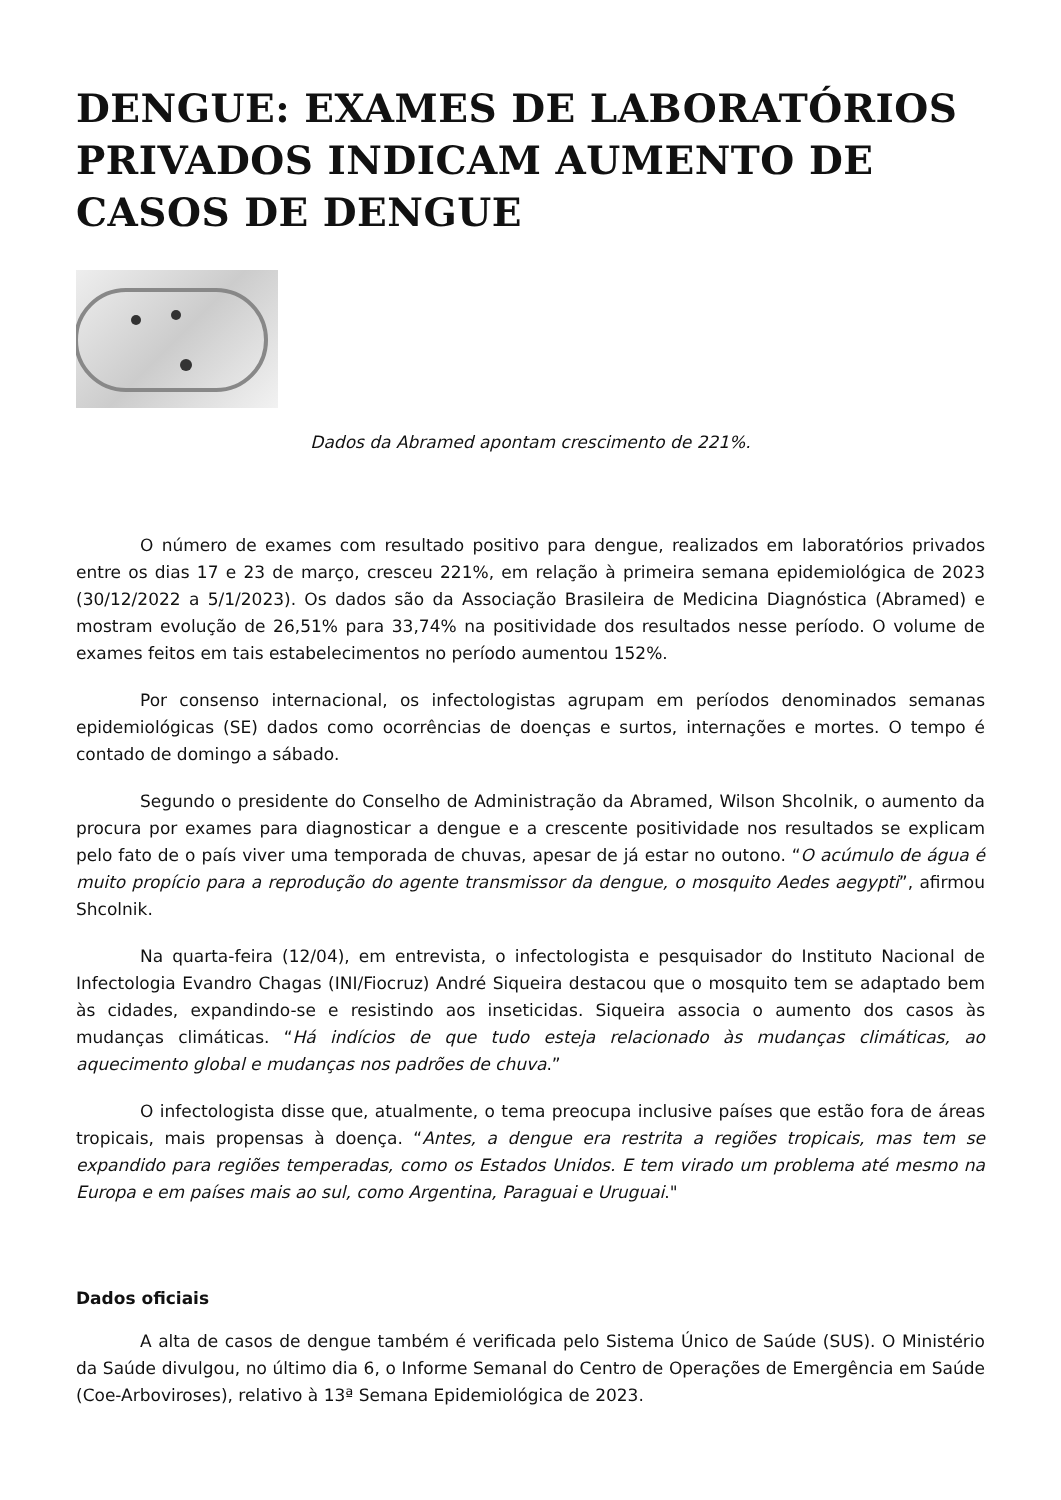DENGUE: EXAMES DE LABORATÓRIOS PRIVADOS INDICAM AUMENTO DE CASOS DE DENGUE
Dados da Abramed apontam crescimento de 221%.
O número de exames com resultado positivo para dengue, realizados em laboratórios privados entre os dias 17 e 23 de março, cresceu 221%, em relação à primeira semana epidemiológica de 2023 (30/12/2022 a 5/1/2023). Os dados são da Associação Brasileira de Medicina Diagnóstica (Abramed) e mostram evolução de 26,51% para 33,74% na positividade dos resultados nesse período. O volume de exames feitos em tais estabelecimentos no período aumentou 152%.
Por consenso internacional, os infectologistas agrupam em períodos denominados semanas epidemiológicas (SE) dados como ocorrências de doenças e surtos, internações e mortes. O tempo é contado de domingo a sábado.
Segundo o presidente do Conselho de Administração da Abramed, Wilson Shcolnik, o aumento da procura por exames para diagnosticar a dengue e a crescente positividade nos resultados se explicam pelo fato de o país viver uma temporada de chuvas, apesar de já estar no outono. “O acúmulo de água é muito propício para a reprodução do agente transmissor da dengue, o mosquito Aedes aegypti”, afirmou Shcolnik.
Na quarta-feira (12/04), em entrevista, o infectologista e pesquisador do Instituto Nacional de Infectologia Evandro Chagas (INI/Fiocruz) André Siqueira destacou que o mosquito tem se adaptado bem às cidades, expandindo-se e resistindo aos inseticidas. Siqueira associa o aumento dos casos às mudanças climáticas. “Há indícios de que tudo esteja relacionado às mudanças climáticas, ao aquecimento global e mudanças nos padrões de chuva.”
O infectologista disse que, atualmente, o tema preocupa inclusive países que estão fora de áreas tropicais, mais propensas à doença. “Antes, a dengue era restrita a regiões tropicais, mas tem se expandido para regiões temperadas, como os Estados Unidos. E tem virado um problema até mesmo na Europa e em países mais ao sul, como Argentina, Paraguai e Uruguai."
Dados oficiais
A alta de casos de dengue também é verificada pelo Sistema Único de Saúde (SUS). O Ministério da Saúde divulgou, no último dia 6, o Informe Semanal do Centro de Operações de Emergência em Saúde (Coe-Arboviroses), relativo à 13ª Semana Epidemiológica de 2023.